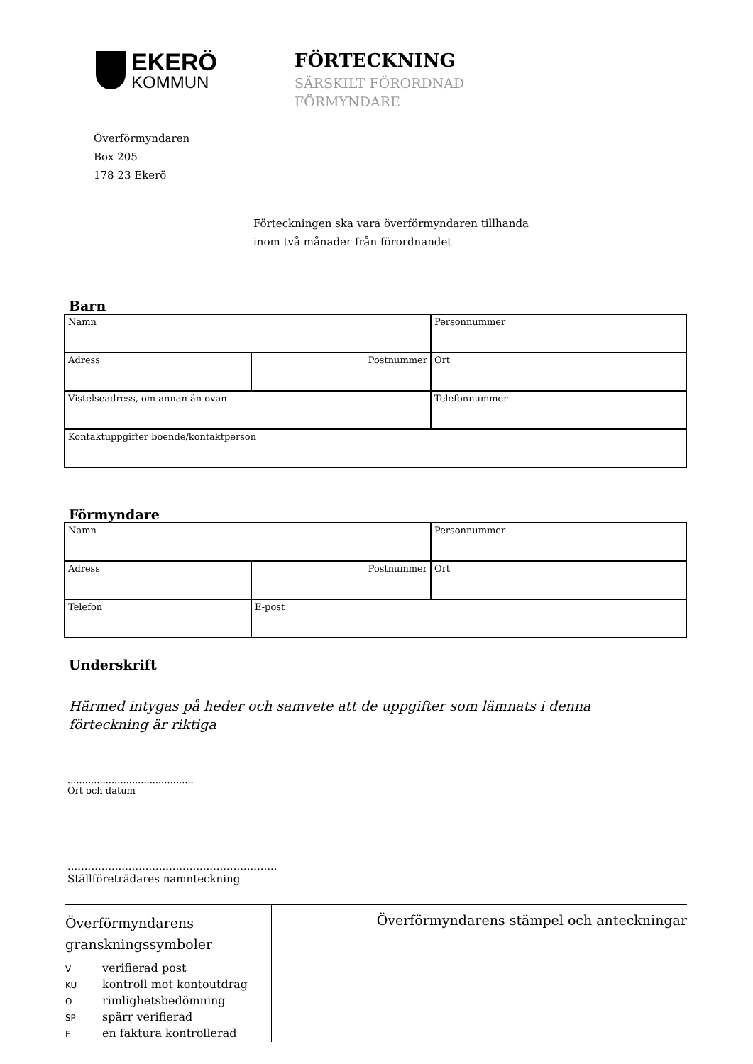EKERÖ
KOMMUN
FÖRTECKNING
SÄRSKILT FÖRORDNAD
FÖRMYNDARE
Överförmyndaren
Box 205
178 23 Ekerö
Förteckningen ska vara överförmyndaren tillhanda
inom två månader från förordnandet
Barn
| Namn | | Personnummer |
| Adress | Postnummer | Ort |
| Vistelseadress, om annan än ovan | | Telefonnummer |
| Kontaktuppgifter boende/kontaktperson | | |
Förmyndare
| Namn | | Personnummer |
| Adress | Postnummer | Ort |
| Telefon | E-post | |
Underskrift
Härmed intygas på heder och samvete att de uppgifter som lämnats i denna
förteckning är riktiga
...........................................
Ort och datum
..............................................................
Ställföreträdares namnteckning
Överförmyndarens
granskningssymboler
Vverifierad post
KU kontroll mot kontoutdrag
Orimlighetsbedömning
SP spärr verifierad
Fen faktura kontrollerad
Överförmyndarens stämpel och anteckningar